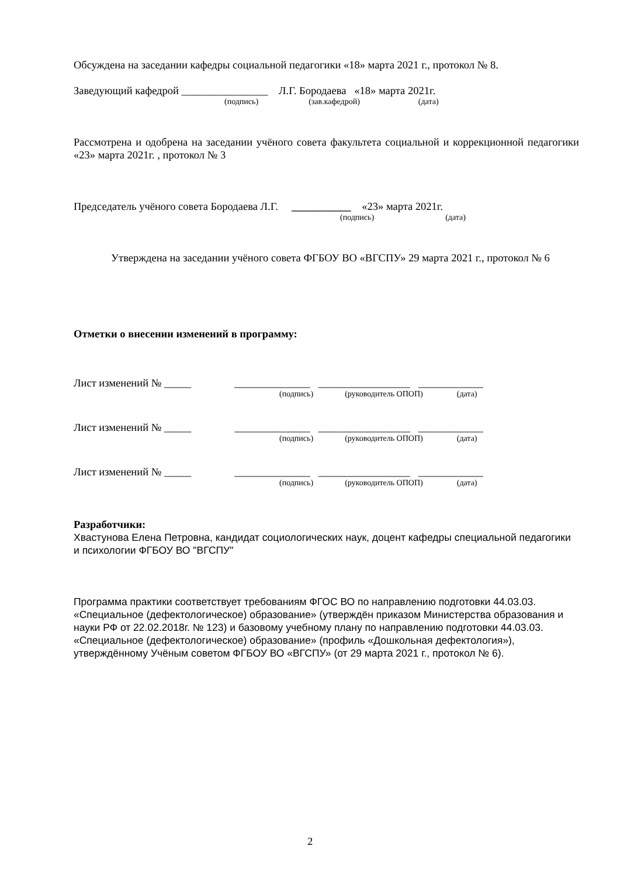Обсуждена на заседании кафедры социальной педагогики «18» марта 2021 г., протокол № 8.
Заведующий кафедрой ________________ Л.Г. Бородаева «18» марта 2021г.
(подпись) (зав.кафедрой) (дата)
Рассмотрена и одобрена на заседании учёного совета факультета социальной и коррекционной педагогики «23» марта 2021г. , протокол № 3
Председатель учёного совета Бородаева Л.Г. ___________ «23» марта 2021г.
(подпись) (дата)
Утверждена на заседании учёного совета ФГБОУ ВО «ВГСПУ» 29 марта 2021 г., протокол № 6
Отметки о внесении изменений в программу:
Лист изменений № _____ ______________ _________________ ____________
(подпись) (руководитель ОПОП) (дата)
Лист изменений № _____ ______________ _________________ ____________
(подпись) (руководитель ОПОП) (дата)
Лист изменений № _____ ______________ _________________ ____________
(подпись) (руководитель ОПОП) (дата)
Разработчики:
Хвастунова Елена Петровна, кандидат социологических наук, доцент кафедры специальной педагогики и психологии ФГБОУ ВО "ВГСПУ"
Программа практики соответствует требованиям ФГОС ВО по направлению подготовки 44.03.03. «Специальное (дефектологическое) образование» (утверждён приказом Министерства образования и науки РФ от 22.02.2018г. № 123) и базовому учебному плану по направлению подготовки 44.03.03. «Специальное (дефектологическое) образование» (профиль «Дошкольная дефектология»), утверждённому Учёным советом ФГБОУ ВО «ВГСПУ» (от 29 марта 2021 г., протокол № 6).
2